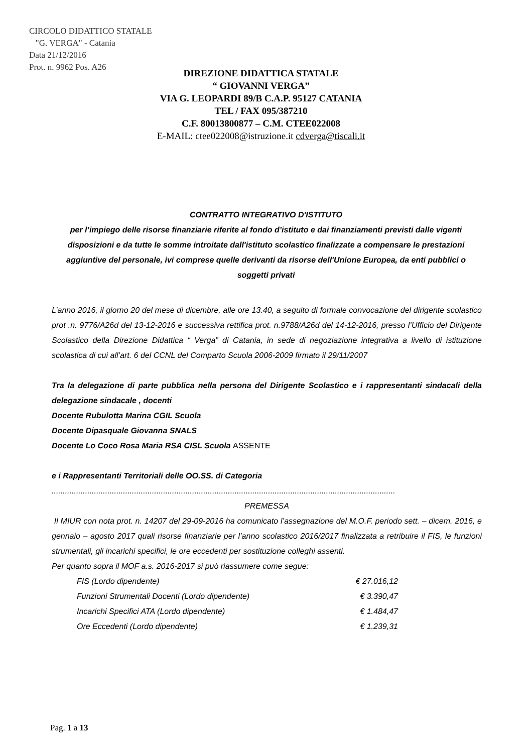CIRCOLO DIDATTICO STATALE
"G. VERGA" - Catania
Data 21/12/2016
Prot. n. 9962 Pos. A26
DIREZIONE DIDATTICA STATALE
“ GIOVANNI VERGA”
VIA G. LEOPARDI 89/B C.A.P. 95127 CATANIA
TEL / FAX 095/387210
C.F. 80013800877 – C.M. CTEE022008
E-MAIL: ctee022008@istruzione.it cdverga@tiscali.it
CONTRATTO INTEGRATIVO D'ISTITUTO
per l’impiego delle risorse finanziarie riferite al fondo d’istituto e dai finanziamenti previsti dalle vigenti disposizioni e da tutte le somme introitate dall'istituto scolastico finalizzate a compensare le prestazioni aggiuntive del personale, ivi comprese quelle derivanti da risorse dell'Unione Europea, da enti pubblici o soggetti privati
L’anno 2016, il giorno 20 del mese di dicembre, alle ore 13.40, a seguito di formale convocazione del dirigente scolastico prot .n. 9776/A26d del 13-12-2016 e successiva rettifica prot. n.9788/A26d del 14-12-2016, presso l’Ufficio del Dirigente Scolastico della Direzione Didattica “ Verga” di Catania, in sede di negoziazione integrativa a livello di istituzione scolastica di cui all’art. 6 del CCNL del Comparto Scuola 2006-2009 firmato il 29/11/2007
Tra la delegazione di parte pubblica nella persona del Dirigente Scolastico e i rappresentanti sindacali della delegazione sindacale , docenti
Docente Rubulotta Marina CGIL Scuola
Docente Dipasquale Giovanna SNALS
Docente Lo Coco Rosa Maria RSA CISL Scuola ASSENTE
e i Rappresentanti Territoriali delle OO.SS. di Categoria
..........................................................................................................................................................
PREMESSA
Il MIUR con nota prot. n. 14207 del 29-09-2016 ha comunicato l’assegnazione del M.O.F. periodo sett. – dicem. 2016, e gennaio – agosto 2017 quali risorse finanziarie per l’anno scolastico 2016/2017 finalizzata a retribuire il FIS, le funzioni strumentali, gli incarichi specifici, le ore eccedenti per sostituzione colleghi assenti.
Per quanto sopra il MOF a.s. 2016-2017 si può riassumere come segue:
FIS (Lordo dipendente) € 27.016,12
Funzioni Strumentali Docenti (Lordo dipendente) € 3.390,47
Incarichi Specifici ATA (Lordo dipendente) € 1.484,47
Ore Eccedenti (Lordo dipendente) € 1.239,31
Pag. 1 a 13